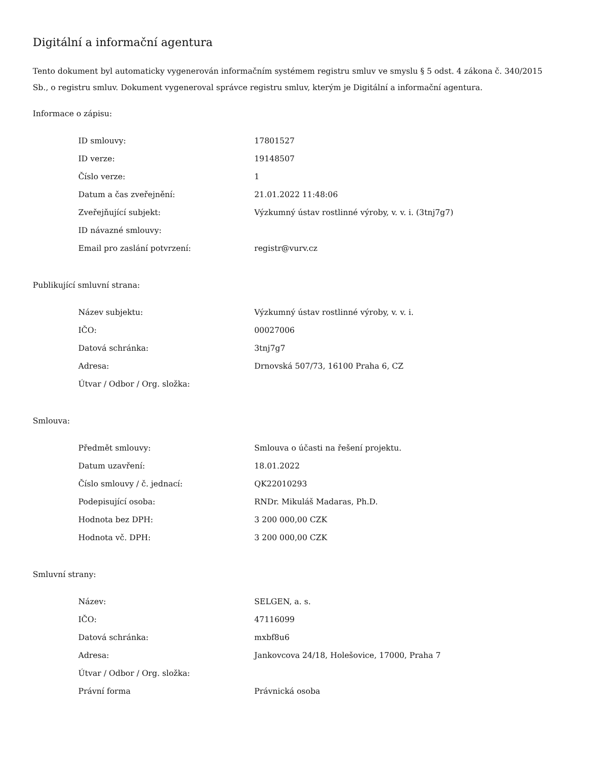Digitální a informační agentura
Tento dokument byl automaticky vygenerován informačním systémem registru smluv ve smyslu § 5 odst. 4 zákona č. 340/2015 Sb., o registru smluv. Dokument vygeneroval správce registru smluv, kterým je Digitální a informační agentura.
Informace o zápisu:
| ID smlouvy: | 17801527 |
| ID verze: | 19148507 |
| Číslo verze: | 1 |
| Datum a čas zveřejnění: | 21.01.2022 11:48:06 |
| Zveřejňující subjekt: | Výzkumný ústav rostlinné výroby, v. v. i. (3tnj7g7) |
| ID návazné smlouvy: | |
| Email pro zaslání potvrzení: | registr@vurv.cz |
Publikující smluvní strana:
| Název subjektu: | Výzkumný ústav rostlinné výroby, v. v. i. |
| IČO: | 00027006 |
| Datová schránka: | 3tnj7g7 |
| Adresa: | Drnovská 507/73, 16100 Praha 6, CZ |
| Útvar / Odbor / Org. složka: | |
Smlouva:
| Předmět smlouvy: | Smlouva o účasti na řešení projektu. |
| Datum uzavření: | 18.01.2022 |
| Číslo smlouvy / č. jednací: | QK22010293 |
| Podepisující osoba: | RNDr. Mikuláš Madaras, Ph.D. |
| Hodnota bez DPH: | 3 200 000,00 CZK |
| Hodnota vč. DPH: | 3 200 000,00 CZK |
Smluvní strany:
| Název: | SELGEN, a. s. |
| IČO: | 47116099 |
| Datová schránka: | mxbf8u6 |
| Adresa: | Jankovcova 24/18, Holešovice, 17000, Praha 7 |
| Útvar / Odbor / Org. složka: | |
| Právní forma | Právnická osoba |